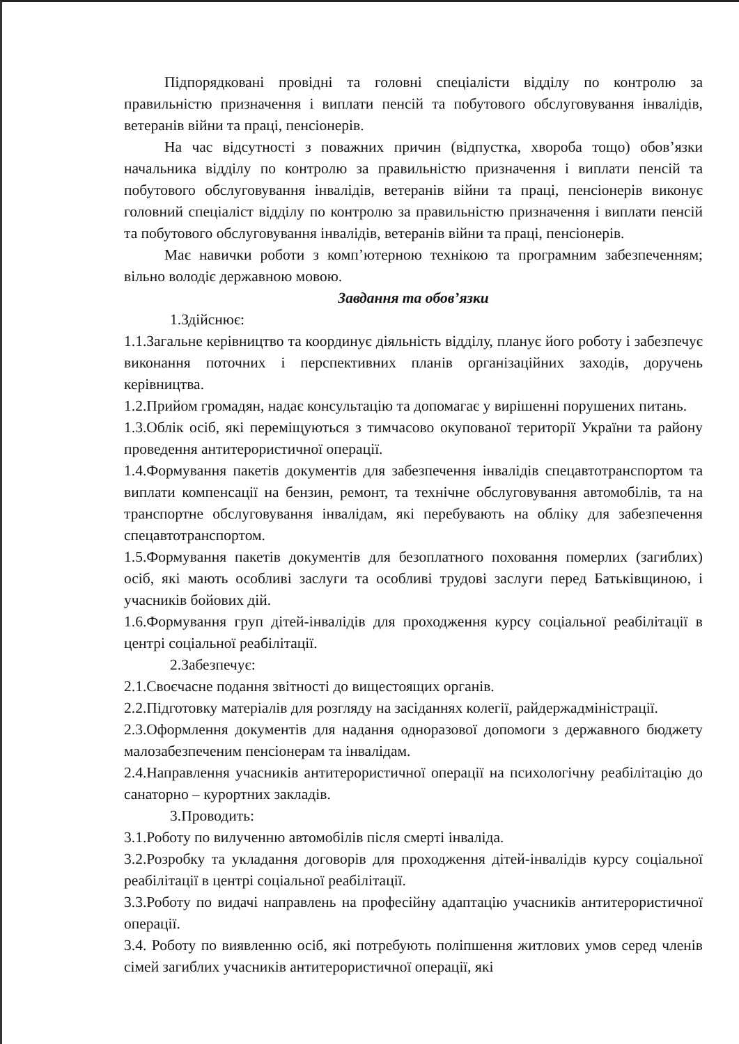Підпорядковані провідні та головні спеціалісти відділу по контролю за правильністю призначення і виплати пенсій та побутового обслуговування інвалідів, ветеранів війни та праці, пенсіонерів.
На час відсутності з поважних причин (відпустка, хвороба тощо) обов’язки начальника відділу по контролю за правильністю призначення і виплати пенсій та побутового обслуговування інвалідів, ветеранів війни та праці, пенсіонерів виконує головний спеціаліст відділу по контролю за правильністю призначення і виплати пенсій та побутового обслуговування інвалідів, ветеранів війни та праці, пенсіонерів.
Має навички роботи з комп’ютерною технікою та програмним забезпеченням; вільно володіє державною мовою.
Завдання та обов’язки
1.Здійснює:
1.1.Загальне керівництво та координує діяльність відділу, планує його роботу і забезпечує виконання поточних і перспективних планів організаційних заходів, доручень керівництва.
1.2.Прийом громадян, надає консультацію та допомагає у вирішенні порушених питань.
1.3.Облік осіб, які переміщуються з тимчасово окупованої території України та району проведення антитерористичної операції.
1.4.Формування пакетів документів для забезпечення інвалідів спецавтотранспортом та виплати компенсації на бензин, ремонт, та технічне обслуговування автомобілів, та на транспортне обслуговування інвалідам, які перебувають на обліку для забезпечення спецавтотранспортом.
1.5.Формування пакетів документів для безоплатного поховання померлих (загиблих) осіб, які мають особливі заслуги та особливі трудові заслуги перед Батьківщиною, і учасників бойових дій.
1.6.Формування груп дітей-інвалідів для проходження курсу соціальної реабілітації в центрі соціальної реабілітації.
2.Забезпечує:
2.1.Своєчасне подання звітності до вищестоящих органів.
2.2.Підготовку матеріалів для розгляду на засіданнях колегії, райдержадміністрації.
2.3.Оформлення документів для надання одноразової допомоги з державного бюджету малозабезпеченим пенсіонерам та інвалідам.
2.4.Направлення учасників антитерористичної операції на психологічну реабілітацію до санаторно – курортних закладів.
3.Проводить:
3.1.Роботу по вилученню автомобілів після смерті інваліда.
3.2.Розробку та укладання договорів для проходження дітей-інвалідів курсу соціальної реабілітації в центрі соціальної реабілітації.
3.3.Роботу по видачі направлень на професійну адаптацію учасників антитерористичної операції.
3.4. Роботу по виявленню осіб, які потребують поліпшення житлових умов серед членів сімей загиблих учасників антитерористичної операції, які